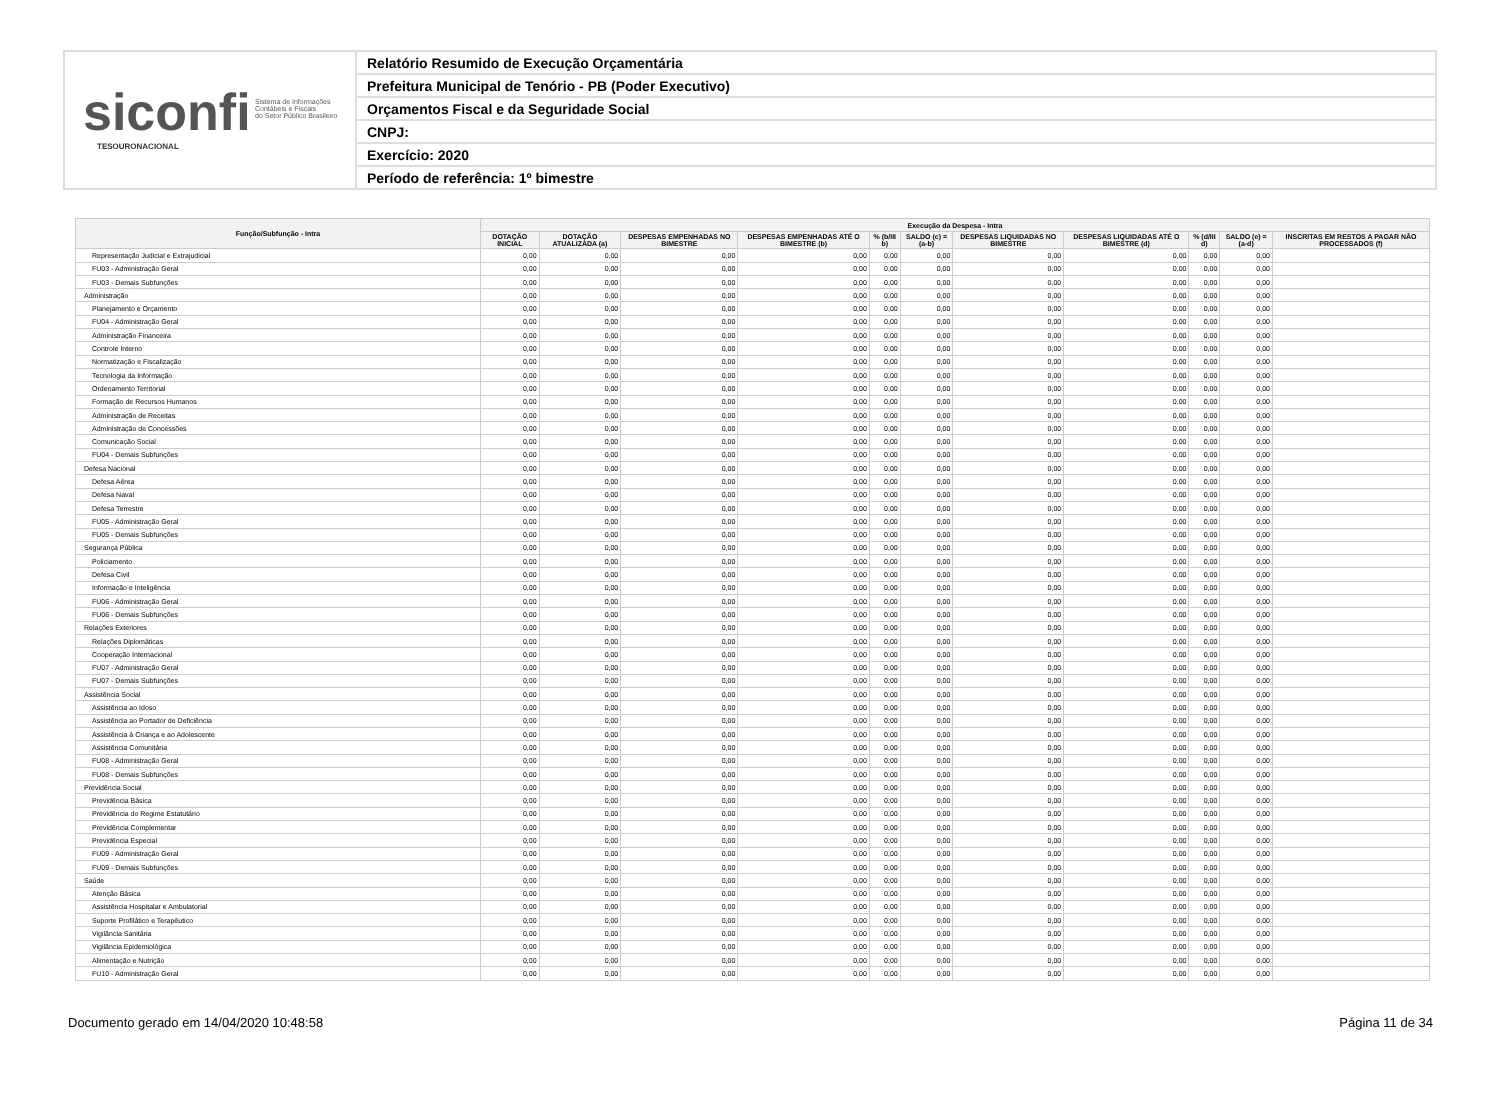siconfi Sistema de Informações
Contábeis e Fiscais
do Setor Público Brasileiro
TESOURONACIONAL
Relatório Resumido de Execução Orçamentária
Prefeitura Municipal de Tenório - PB (Poder Executivo)
Orçamentos Fiscal e da Seguridade Social
CNPJ:
Exercício: 2020
Período de referência: 1º bimestre
| Função/Subfunção - Intra | Execução da Despesa - Intra | | | | | | | | | | |
| --- | --- | --- | --- | --- | --- | --- | --- | --- | --- | --- | --- |
| | DOTAÇÃO INICIAL | DOTAÇÃO ATUALIZADA (a) | DESPESAS EMPENHADAS NO BIMESTRE | DESPESAS EMPENHADAS ATÉ O BIMESTRE (b) | % (b/III b) | SALDO (c) = (a-b) | DESPESAS LIQUIDADAS NO BIMESTRE | DESPESAS LIQUIDADAS ATÉ O BIMESTRE (d) | % (d/III d) | SALDO (e) = (a-d) | INSCRITAS EM RESTOS A PAGAR NÃO PROCESSADOS (f) |
| Representação Judicial e Extrajudicial | 0,00 | 0,00 | 0,00 | 0,00 | 0,00 | 0,00 | 0,00 | 0,00 | 0,00 | 0,00 | |
| FU03 - Administração Geral | 0,00 | 0,00 | 0,00 | 0,00 | 0,00 | 0,00 | 0,00 | 0,00 | 0,00 | 0,00 | |
| FU03 - Demais Subfunções | 0,00 | 0,00 | 0,00 | 0,00 | 0,00 | 0,00 | 0,00 | 0,00 | 0,00 | 0,00 | |
| Administração | 0,00 | 0,00 | 0,00 | 0,00 | 0,00 | 0,00 | 0,00 | 0,00 | 0,00 | 0,00 | |
| Planejamento e Orçamento | 0,00 | 0,00 | 0,00 | 0,00 | 0,00 | 0,00 | 0,00 | 0,00 | 0,00 | 0,00 | |
| FU04 - Administração Geral | 0,00 | 0,00 | 0,00 | 0,00 | 0,00 | 0,00 | 0,00 | 0,00 | 0,00 | 0,00 | |
| Administração Financeira | 0,00 | 0,00 | 0,00 | 0,00 | 0,00 | 0,00 | 0,00 | 0,00 | 0,00 | 0,00 | |
| Controle Interno | 0,00 | 0,00 | 0,00 | 0,00 | 0,00 | 0,00 | 0,00 | 0,00 | 0,00 | 0,00 | |
| Normatização e Fiscalização | 0,00 | 0,00 | 0,00 | 0,00 | 0,00 | 0,00 | 0,00 | 0,00 | 0,00 | 0,00 | |
| Tecnologia da Informação | 0,00 | 0,00 | 0,00 | 0,00 | 0,00 | 0,00 | 0,00 | 0,00 | 0,00 | 0,00 | |
| Ordenamento Territorial | 0,00 | 0,00 | 0,00 | 0,00 | 0,00 | 0,00 | 0,00 | 0,00 | 0,00 | 0,00 | |
| Formação de Recursos Humanos | 0,00 | 0,00 | 0,00 | 0,00 | 0,00 | 0,00 | 0,00 | 0,00 | 0,00 | 0,00 | |
| Administração de Receitas | 0,00 | 0,00 | 0,00 | 0,00 | 0,00 | 0,00 | 0,00 | 0,00 | 0,00 | 0,00 | |
| Administração de Concessões | 0,00 | 0,00 | 0,00 | 0,00 | 0,00 | 0,00 | 0,00 | 0,00 | 0,00 | 0,00 | |
| Comunicação Social | 0,00 | 0,00 | 0,00 | 0,00 | 0,00 | 0,00 | 0,00 | 0,00 | 0,00 | 0,00 | |
| FU04 - Demais Subfunções | 0,00 | 0,00 | 0,00 | 0,00 | 0,00 | 0,00 | 0,00 | 0,00 | 0,00 | 0,00 | |
| Defesa Nacional | 0,00 | 0,00 | 0,00 | 0,00 | 0,00 | 0,00 | 0,00 | 0,00 | 0,00 | 0,00 | |
| Defesa Aérea | 0,00 | 0,00 | 0,00 | 0,00 | 0,00 | 0,00 | 0,00 | 0,00 | 0,00 | 0,00 | |
| Defesa Naval | 0,00 | 0,00 | 0,00 | 0,00 | 0,00 | 0,00 | 0,00 | 0,00 | 0,00 | 0,00 | |
| Defesa Terrestre | 0,00 | 0,00 | 0,00 | 0,00 | 0,00 | 0,00 | 0,00 | 0,00 | 0,00 | 0,00 | |
| FU05 - Administração Geral | 0,00 | 0,00 | 0,00 | 0,00 | 0,00 | 0,00 | 0,00 | 0,00 | 0,00 | 0,00 | |
| FU05 - Demais Subfunções | 0,00 | 0,00 | 0,00 | 0,00 | 0,00 | 0,00 | 0,00 | 0,00 | 0,00 | 0,00 | |
| Segurança Pública | 0,00 | 0,00 | 0,00 | 0,00 | 0,00 | 0,00 | 0,00 | 0,00 | 0,00 | 0,00 | |
| Policiamento | 0,00 | 0,00 | 0,00 | 0,00 | 0,00 | 0,00 | 0,00 | 0,00 | 0,00 | 0,00 | |
| Defesa Civil | 0,00 | 0,00 | 0,00 | 0,00 | 0,00 | 0,00 | 0,00 | 0,00 | 0,00 | 0,00 | |
| Informação e Inteligência | 0,00 | 0,00 | 0,00 | 0,00 | 0,00 | 0,00 | 0,00 | 0,00 | 0,00 | 0,00 | |
| FU06 - Administração Geral | 0,00 | 0,00 | 0,00 | 0,00 | 0,00 | 0,00 | 0,00 | 0,00 | 0,00 | 0,00 | |
| FU06 - Demais Subfunções | 0,00 | 0,00 | 0,00 | 0,00 | 0,00 | 0,00 | 0,00 | 0,00 | 0,00 | 0,00 | |
| Relações Exteriores | 0,00 | 0,00 | 0,00 | 0,00 | 0,00 | 0,00 | 0,00 | 0,00 | 0,00 | 0,00 | |
| Relações Diplomáticas | 0,00 | 0,00 | 0,00 | 0,00 | 0,00 | 0,00 | 0,00 | 0,00 | 0,00 | 0,00 | |
| Cooperação Internacional | 0,00 | 0,00 | 0,00 | 0,00 | 0,00 | 0,00 | 0,00 | 0,00 | 0,00 | 0,00 | |
| FU07 - Administração Geral | 0,00 | 0,00 | 0,00 | 0,00 | 0,00 | 0,00 | 0,00 | 0,00 | 0,00 | 0,00 | |
| FU07 - Demais Subfunções | 0,00 | 0,00 | 0,00 | 0,00 | 0,00 | 0,00 | 0,00 | 0,00 | 0,00 | 0,00 | |
| Assistência Social | 0,00 | 0,00 | 0,00 | 0,00 | 0,00 | 0,00 | 0,00 | 0,00 | 0,00 | 0,00 | |
| Assistência ao Idoso | 0,00 | 0,00 | 0,00 | 0,00 | 0,00 | 0,00 | 0,00 | 0,00 | 0,00 | 0,00 | |
| Assistência ao Portador de Deficiência | 0,00 | 0,00 | 0,00 | 0,00 | 0,00 | 0,00 | 0,00 | 0,00 | 0,00 | 0,00 | |
| Assistência à Criança e ao Adolescente | 0,00 | 0,00 | 0,00 | 0,00 | 0,00 | 0,00 | 0,00 | 0,00 | 0,00 | 0,00 | |
| Assistência Comunitária | 0,00 | 0,00 | 0,00 | 0,00 | 0,00 | 0,00 | 0,00 | 0,00 | 0,00 | 0,00 | |
| FU08 - Administração Geral | 0,00 | 0,00 | 0,00 | 0,00 | 0,00 | 0,00 | 0,00 | 0,00 | 0,00 | 0,00 | |
| FU08 - Demais Subfunções | 0,00 | 0,00 | 0,00 | 0,00 | 0,00 | 0,00 | 0,00 | 0,00 | 0,00 | 0,00 | |
| Previdência Social | 0,00 | 0,00 | 0,00 | 0,00 | 0,00 | 0,00 | 0,00 | 0,00 | 0,00 | 0,00 | |
| Previdência Básica | 0,00 | 0,00 | 0,00 | 0,00 | 0,00 | 0,00 | 0,00 | 0,00 | 0,00 | 0,00 | |
| Previdência do Regime Estatutário | 0,00 | 0,00 | 0,00 | 0,00 | 0,00 | 0,00 | 0,00 | 0,00 | 0,00 | 0,00 | |
| Previdência Complementar | 0,00 | 0,00 | 0,00 | 0,00 | 0,00 | 0,00 | 0,00 | 0,00 | 0,00 | 0,00 | |
| Previdência Especial | 0,00 | 0,00 | 0,00 | 0,00 | 0,00 | 0,00 | 0,00 | 0,00 | 0,00 | 0,00 | |
| FU09 - Administração Geral | 0,00 | 0,00 | 0,00 | 0,00 | 0,00 | 0,00 | 0,00 | 0,00 | 0,00 | 0,00 | |
| FU09 - Demais Subfunções | 0,00 | 0,00 | 0,00 | 0,00 | 0,00 | 0,00 | 0,00 | 0,00 | 0,00 | 0,00 | |
| Saúde | 0,00 | 0,00 | 0,00 | 0,00 | 0,00 | 0,00 | 0,00 | 0,00 | 0,00 | 0,00 | |
| Atenção Básica | 0,00 | 0,00 | 0,00 | 0,00 | 0,00 | 0,00 | 0,00 | 0,00 | 0,00 | 0,00 | |
| Assistência Hospitalar e Ambulatorial | 0,00 | 0,00 | 0,00 | 0,00 | 0,00 | 0,00 | 0,00 | 0,00 | 0,00 | 0,00 | |
| Suporte Profilático e Terapêutico | 0,00 | 0,00 | 0,00 | 0,00 | 0,00 | 0,00 | 0,00 | 0,00 | 0,00 | 0,00 | |
| Vigilância Sanitária | 0,00 | 0,00 | 0,00 | 0,00 | 0,00 | 0,00 | 0,00 | 0,00 | 0,00 | 0,00 | |
| Vigilância Epidemiológica | 0,00 | 0,00 | 0,00 | 0,00 | 0,00 | 0,00 | 0,00 | 0,00 | 0,00 | 0,00 | |
| Alimentação e Nutrição | 0,00 | 0,00 | 0,00 | 0,00 | 0,00 | 0,00 | 0,00 | 0,00 | 0,00 | 0,00 | |
| FU10 - Administração Geral | 0,00 | 0,00 | 0,00 | 0,00 | 0,00 | 0,00 | 0,00 | 0,00 | 0,00 | 0,00 | |
Documento gerado em 14/04/2020 10:48:58 Página 11 de 34